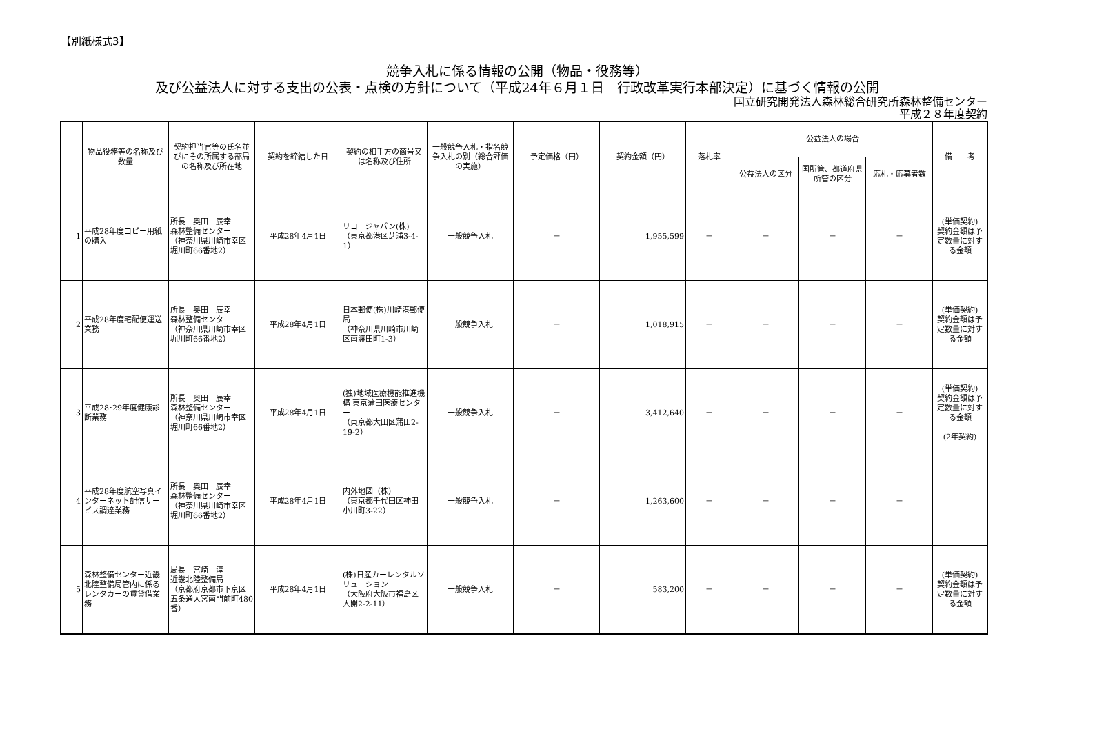【別紙様式3】
競争入札に係る情報の公開（物品・役務等）
及び公益法人に対する支出の公表・点検の方針について（平成24年６月１日　行政改革実行本部決定）に基づく情報の公開
国立研究開発法人森林総合研究所森林整備センター
平成２８年度契約
| | 物品役務等の名称及び数量 | 契約担当官等の氏名並びにその所属する部局の名称及び所在地 | 契約を締結した日 | 契約の相手方の商号又は名称及び住所 | 一般競争入札・指名競争入札の別（総合評価の実施） | 予定価格（円） | 契約金額（円） | 落札率 | 公益法人の場合 | | | 備 考 |
| --- | --- | --- | --- | --- | --- | --- | --- | --- | --- | --- | --- | --- |
| | | | | | | | | | 公益法人の区分 | 国所管、都道府県所管の区分 | 応札・応募者数 | |
| 1 | 平成28年度コピー用紙の購入 | 所長 奥田 辰幸 森林整備センター （神奈川県川崎市幸区堀川町66番地2） | 平成28年4月1日 | リコージャパン(株) （東京都港区芝浦3-4-1） | 一般競争入札 | － | 1,955,599 | － | － | － | － | (単価契約) 契約金額は予定数量に対する金額 |
| 2 | 平成28年度宅配便運送業務 | 所長 奥田 辰幸 森林整備センター （神奈川県川崎市幸区堀川町66番地2） | 平成28年4月1日 | 日本郵便(株)川崎港郵便局 （神奈川県川崎市川崎区南渡田町1-3） | 一般競争入札 | － | 1,018,915 | － | － | － | － | (単価契約) 契約金額は予定数量に対する金額 |
| 3 | 平成28･29年度健康診断業務 | 所長 奥田 辰幸 森林整備センター （神奈川県川崎市幸区堀川町66番地2） | 平成28年4月1日 | (独)地域医療機能推進機構 東京蒲田医療センター （東京都大田区蒲田2-19-2） | 一般競争入札 | － | 3,412,640 | － | － | － | － | (単価契約) 契約金額は予定数量に対する金額 (2年契約) |
| 4 | 平成28年度航空写真インターネット配信サービス調達業務 | 所長 奥田 辰幸 森林整備センター （神奈川県川崎市幸区堀川町66番地2） | 平成28年4月1日 | 内外地図（株） （東京都千代田区神田小川町3-22） | 一般競争入札 | － | 1,263,600 | － | － | － | － | |
| 5 | 森林整備センター近畿北陸整備局管内に係るレンタカーの賃貸借業務 | 局長 宮崎 淳 近畿北陸整備局 （京都府京都市下京区五条通大宮南門前町480番） | 平成28年4月1日 | (株)日産カーレンタルソリューション （大阪府大阪市福島区大開2-2-11） | 一般競争入札 | － | 583,200 | － | － | － | － | (単価契約) 契約金額は予定数量に対する金額 |